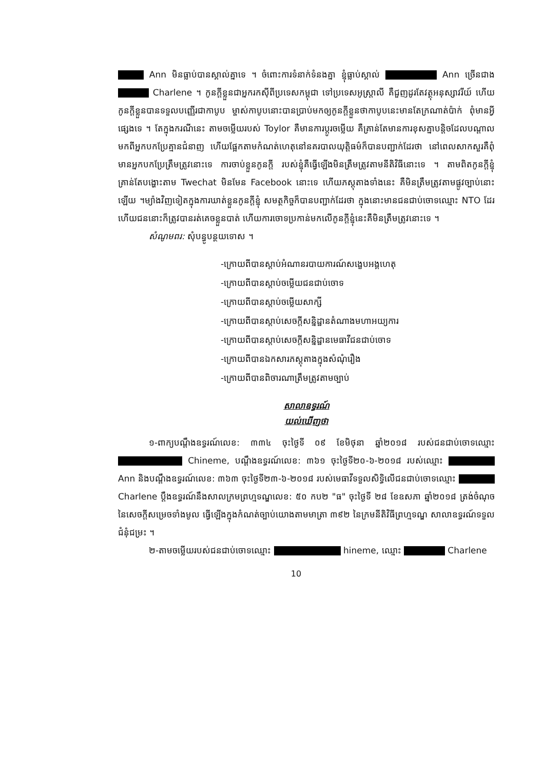Ann មិនធ្លាប់បានស្គាល់គ្នាទេ ។ ចំពោះការទំនាក់ទំនងគ្នា ខ្ញុំធ្លាប់ស្គាល់ Ann ច្រើនជាង Charlene ។ កូនក្ដីខ្លួនជាអ្នករកស៊ីពីប្រទេសកម្ពុជា ទៅប្រទេសអូស្ត្រាលី គឺជួញដូរតែវត្ថុអនុស្សាវរីយ៍ ហើយកូនក្ដីខ្លួនបានទទួលបញ្ញើរជាកាបូប ម្ចាស់កាបូបនោះបានប្រាប់មកឲ្យកូនក្ដីខ្លួនថាកាបូបនេះមានតែក្រណាត់ប៉ាក់ ពុំមានអ្វីផ្សេងទេ ។ តែក្នុងករណីនេះ តាមចម្លើយរបស់ Toylor គឺមានការប្ដូរចម្លើយ គឺគ្រាន់តែមានការខុសគ្នាបន្តិចដែលបណ្ដាលមកពីអ្នកបកប្រែគ្មានជំនាញ ហើយផ្អែកតាមកំណត់ហេតុនៅនគរបាលយុត្តិធម៌ក៏បានបញ្ជាក់ដែរថា នៅពេលសាកសួរគឺពុំមានអ្នកបកប្រែត្រឹមត្រូវនោះទេ ការចាប់ខ្លួនកូនក្ដី របស់ខ្ញុំគឺធ្វើឡើងមិនត្រឹមត្រូវតាមនីតិវិធីនោះទេ ។ តាមពិតកូនក្ដីខ្ញុំគ្រាន់តែបង្ហោះតាម Twechat មិនមែន Facebook នោះទេ ហើយភស្តុតាងទាំងនេះ គឺមិនត្រឹមត្រូវតាមផ្លូវច្បាប់នោះឡើយ ។ម្យ៉ាងវិញទៀតក្នុងការឃាត់ខ្លួនកូនក្ដីខ្ញុំ សមត្ថកិច្ចក៏បានបញ្ជាក់ដែរថា ក្នុងនោះមានជនជាប់ចោទឈ្មោះ NTO ដែរ ហើយជននោះក៏ត្រូវបានរត់គេចខ្លួនបាត់ ហើយការចោទប្រកាន់មកលើកូនក្ដីខ្ញុំនេះគឺមិនត្រឹមត្រូវនោះទេ ។
សំណូមពរ: សុំបន្ធូបន្ថយទោស ។
-ក្រោយពីបានស្ដាប់អំណានរបាយការណ៍សង្ខេបអង្គហេតុ
-ក្រោយពីបានស្ដាប់ចម្លើយជនជាប់ចោទ
-ក្រោយពីបានស្ដាប់ចម្លើយសាក្សី
-ក្រោយពីបានស្ដាប់សេចក្ដីសន្និដ្ឋានតំណាងមហាអយ្យការ
-ក្រោយពីបានស្ដាប់សេចក្ដីសន្និដ្ឋានមេធាវីជនជាប់ចោទ
-ក្រោយពីបានឯកសារភស្តុតាងក្នុងសំណុំរឿង
-ក្រោយពីបានពិចារណាត្រឹមត្រូវតាមច្បាប់
សាលាឧទ្ធរណ៍
យល់ឃើញថា
១-ពាក្យបណ្ដឹងឧទ្ធរណ៍លេខ: ៣៣៤ ចុះថ្ងៃទី ០៩ ខែមិថុនា ឆ្នាំ២០១៨ របស់ជនជាប់ចោទឈ្មោះ Chineme, បណ្ដឹងឧទ្ធរណ៍លេខ: ៣៦១ ចុះថ្ងៃទី២០-៦-២០១៨ របស់ឈ្មោះ Ann និងបណ្ដឹងឧទ្ធរណ៍លេខ: ៣៦៣ ចុះថ្ងៃទី២៣-៦-២០១៨ របស់មេធាវីទទួលសិទ្ធិលើជនជាប់ចោទឈ្មោះ Charlene ប្ដឹងឧទ្ធរណ៍នឹងសាលក្រមព្រហ្មទណ្ឌលេខ: ៥០ កប២ "ធ" ចុះថ្ងៃទី ២៨ ខែឧសភា ឆ្នាំ២០១៨ ត្រង់ចំណុចនៃសេចក្ដីសម្រេចទាំងមូល ធ្វើឡើងក្នុងកំណត់ច្បាប់យោងតាមមាត្រា ៣៩២ នៃក្រមនីតិវិធីព្រហ្មទណ្ឌ សាលាឧទ្ធរណ៍ទទួលជំនុំជម្រះ ។
២-តាមចម្លើយរបស់ជនជាប់ចោទឈ្មោះ hineme, ឈ្មោះ Charlene
10